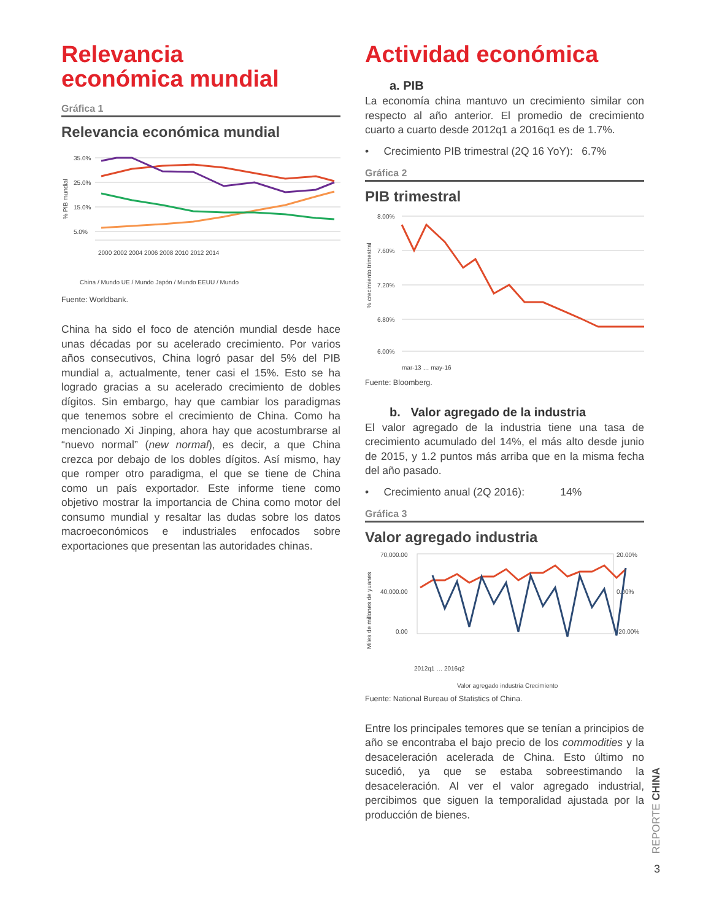Relevancia
económica mundial
Gráfica 1
Relevancia económica mundial
% PIB mundial
35.0%
25.0%
15.0%
5.0%
2000 2002 2004 2006 2008 2010 2012 2014
China / Mundo UE / Mundo Japón / Mundo EEUU / Mundo
Fuente: Worldbank.
China ha sido el foco de atención mundial desde hace unas décadas por su acelerado crecimiento. Por varios años consecutivos, China logró pasar del 5% del PIB mundial a, actualmente, tener casi el 15%. Esto se ha logrado gracias a su acelerado crecimiento de dobles dígitos. Sin embargo, hay que cambiar los paradigmas que tenemos sobre el crecimiento de China. Como ha mencionado Xi Jinping, ahora hay que acostumbrarse al “nuevo normal” (new normal), es decir, a que China crezca por debajo de los dobles dígitos. Así mismo, hay que romper otro paradigma, el que se tiene de China como un país exportador. Este informe tiene como objetivo mostrar la importancia de China como motor del consumo mundial y resaltar las dudas sobre los datos macroeconómicos e industriales enfocados sobre exportaciones que presentan las autoridades chinas.
Actividad económica
a. PIB
La economía china mantuvo un crecimiento similar con respecto al año anterior. El promedio de crecimiento cuarto a cuarto desde 2012q1 a 2016q1 es de 1.7%.
• Crecimiento PIB trimestral (2Q 16 YoY): 6.7%
Gráfica 2
PIB trimestral
% crecimiento trimestral
8.00%
7.60%
7.20%
6.80%
6.00%
mar-13 … may-16
Fuente: Bloomberg.
b. Valor agregado de la industria
El valor agregado de la industria tiene una tasa de crecimiento acumulado del 14%, el más alto desde junio de 2015, y 1.2 puntos más arriba que en la misma fecha del año pasado.
• Crecimiento anual (2Q 2016): 14%
Gráfica 3
Valor agregado industria
Miles de millones de yuanes
70,000.00
40,000.00
0.00
20.00%
0.00%
-20.00%
2012q1 … 2016q2
Valor agregado industria Crecimiento
Fuente: National Bureau of Statistics of China.
Entre los principales temores que se tenían a principios de año se encontraba el bajo precio de los commodities y la desaceleración acelerada de China. Esto último no sucedió, ya que se estaba sobreestimando la desaceleración. Al ver el valor agregado industrial, percibimos que siguen la temporalidad ajustada por la producción de bienes.
REPORTE CHINA
3